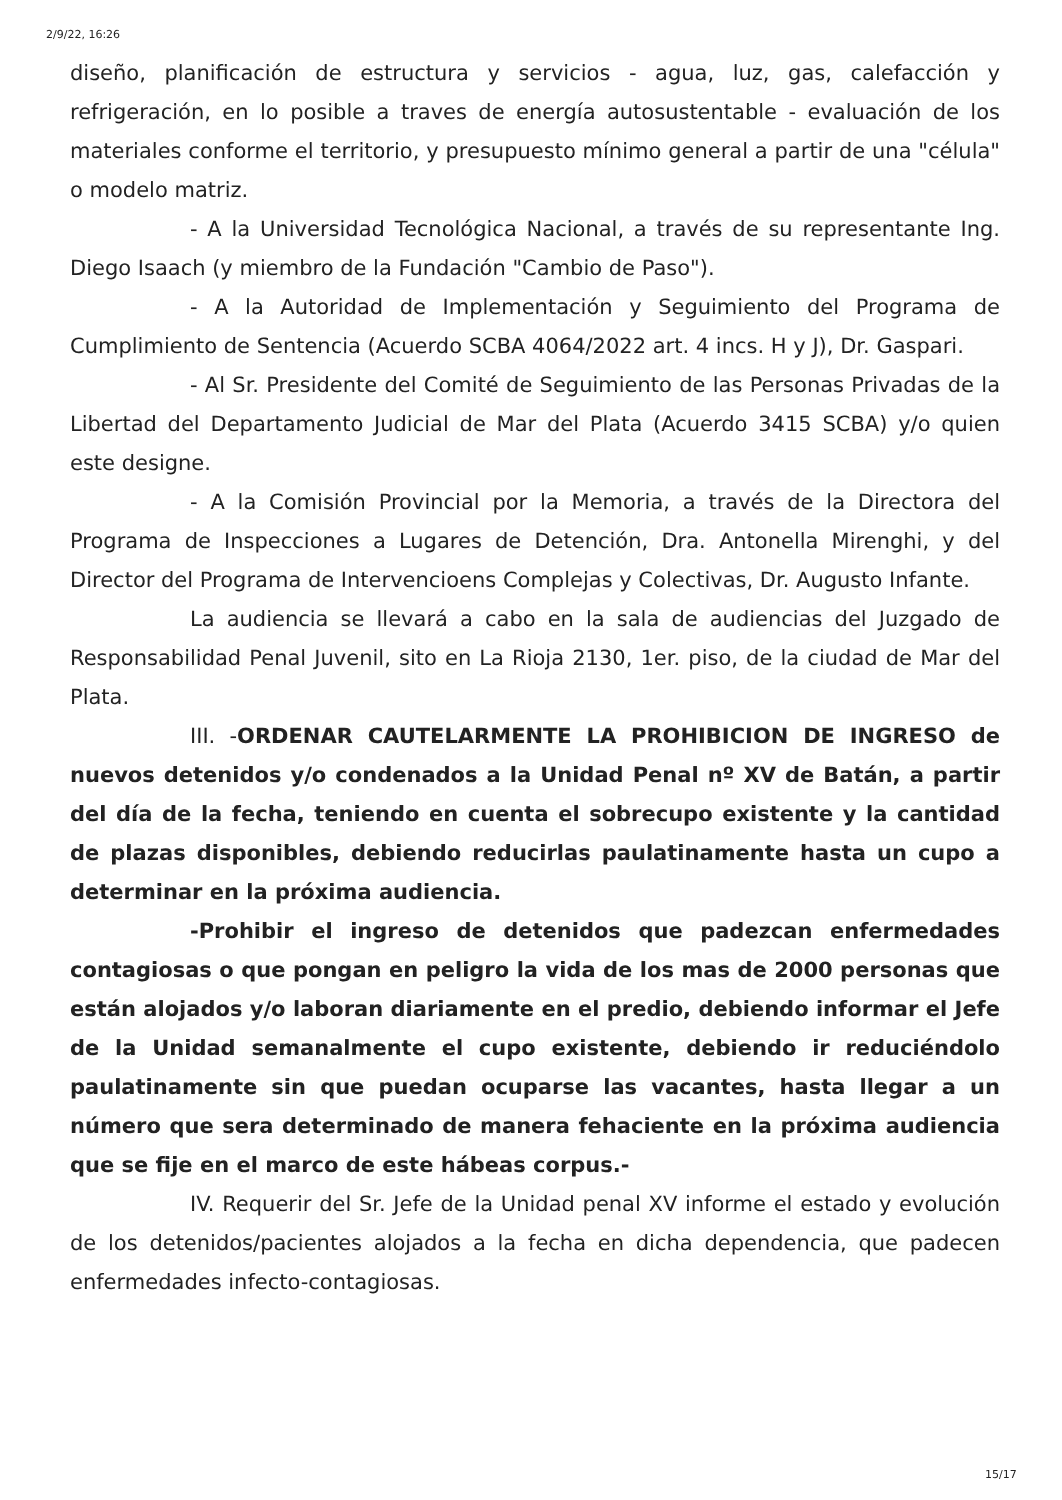2/9/22, 16:26
diseño, planificación de estructura y servicios - agua, luz, gas, calefacción y refrigeración, en lo posible a traves de energía autosustentable - evaluación de los materiales conforme el territorio, y presupuesto mínimo general a partir de una "célula" o modelo matriz.
- A la Universidad Tecnológica Nacional, a través de su representante Ing. Diego Isaach (y miembro de la Fundación "Cambio de Paso").
- A la Autoridad de Implementación y Seguimiento del Programa de Cumplimiento de Sentencia (Acuerdo SCBA 4064/2022 art. 4 incs. H y J), Dr. Gaspari.
- Al Sr. Presidente del Comité de Seguimiento de las Personas Privadas de la Libertad del Departamento Judicial de Mar del Plata (Acuerdo 3415 SCBA) y/o quien este designe.
- A la Comisión Provincial por la Memoria, a través de la Directora del Programa de Inspecciones a Lugares de Detención, Dra. Antonella Mirenghi, y del Director del Programa de Intervencioens Complejas y Colectivas, Dr. Augusto Infante.
La audiencia se llevará a cabo en la sala de audiencias del Juzgado de Responsabilidad Penal Juvenil, sito en La Rioja 2130, 1er. piso, de la ciudad de Mar del Plata.
III. -ORDENAR CAUTELARMENTE LA PROHIBICION DE INGRESO de nuevos detenidos y/o condenados a la Unidad Penal nº XV de Batán, a partir del día de la fecha, teniendo en cuenta el sobrecupo existente y la cantidad de plazas disponibles, debiendo reducirlas paulatinamente hasta un cupo a determinar en la próxima audiencia.
-Prohibir el ingreso de detenidos que padezcan enfermedades contagiosas o que pongan en peligro la vida de los mas de 2000 personas que están alojados y/o laboran diariamente en el predio, debiendo informar el Jefe de la Unidad semanalmente el cupo existente, debiendo ir reduciéndolo paulatinamente sin que puedan ocuparse las vacantes, hasta llegar a un número que sera determinado de manera fehaciente en la próxima audiencia que se fije en el marco de este hábeas corpus.-
IV. Requerir del Sr. Jefe de la Unidad penal XV informe el estado y evolución de los detenidos/pacientes alojados a la fecha en dicha dependencia, que padecen enfermedades infecto-contagiosas.
15/17